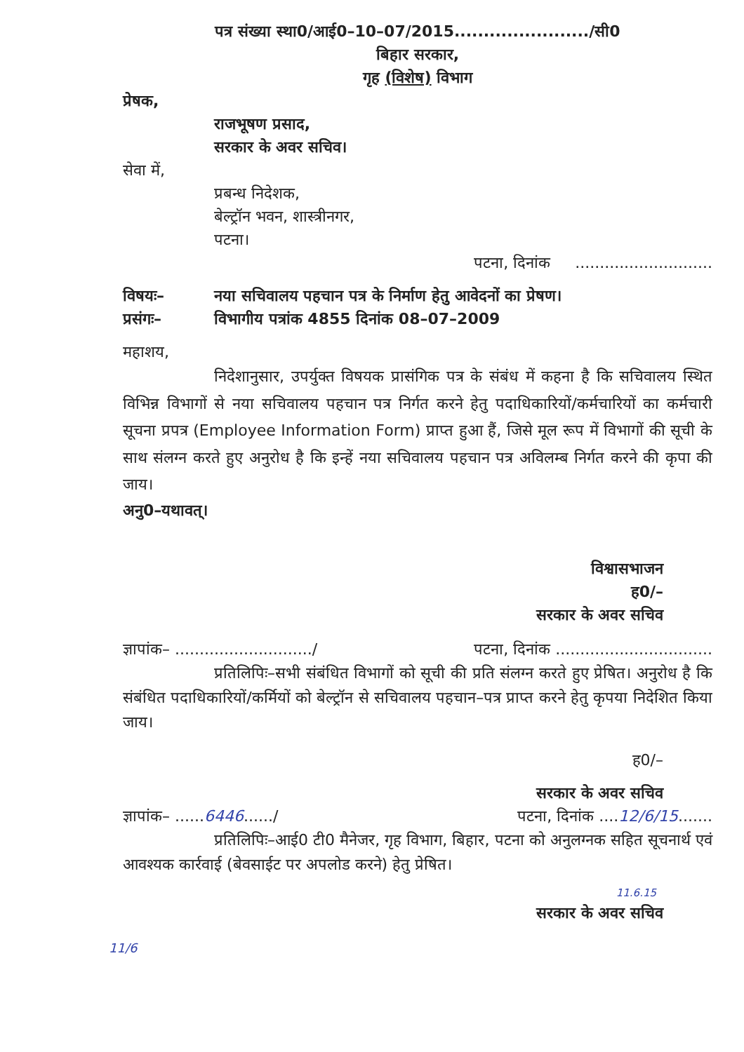पत्र संख्या स्था0/आई0–10–07/2015......................./सी0
बिहार सरकार,
गृह (विशेष) विभाग
प्रेषक,
राजभूषण प्रसाद,
सरकार के अवर सचिव।
सेवा में,
प्रबन्ध निदेशक,
बेल्ट्रॉन भवन, शास्त्रीनगर,
पटना।
पटना, दिनांक ............................
विषयः– नया सचिवालय पहचान पत्र के निर्माण हेतु आवेदनों का प्रेषण।
प्रसंगः– विभागीय पत्रांक 4855 दिनांक 08–07–2009
महाशय,
निदेशानुसार, उपर्युक्त विषयक प्रासंगिक पत्र के संबंध में कहना है कि सचिवालय स्थित विभिन्न विभागों से नया सचिवालय पहचान पत्र निर्गत करने हेतु पदाधिकारियों/कर्मचारियों का कर्मचारी सूचना प्रपत्र (Employee Information Form) प्राप्त हुआ हैं, जिसे मूल रूप में विभागों की सूची के साथ संलग्न करते हुए अनुरोध है कि इन्हें नया सचिवालय पहचान पत्र अविलम्ब निर्गत करने की कृपा की जाय।
अनु0–यथावत्।
विश्वासभाजन
ह0/–
सरकार के अवर सचिव
ज्ञापांक– ............................/ पटना, दिनांक ................................
प्रतिलिपिः–सभी संबंधित विभागों को सूची की प्रति संलग्न करते हुए प्रेषित। अनुरोध है कि संबंधित पदाधिकारियों/कर्मियों को बेल्ट्रॉन से सचिवालय पहचान–पत्र प्राप्त करने हेतु कृपया निदेशित किया जाय।
ह0/–
सरकार के अवर सचिव
ज्ञापांक– ......6446....../ पटना, दिनांक ....12/6/15.......
प्रतिलिपिः–आई0 टी0 मैनेजर, गृह विभाग, बिहार, पटना को अनुलग्नक सहित सूचनार्थ एवं आवश्यक कार्रवाई (बेवसाईट पर अपलोड करने) हेतु प्रेषित।
11.6.15
सरकार के अवर सचिव
11/6